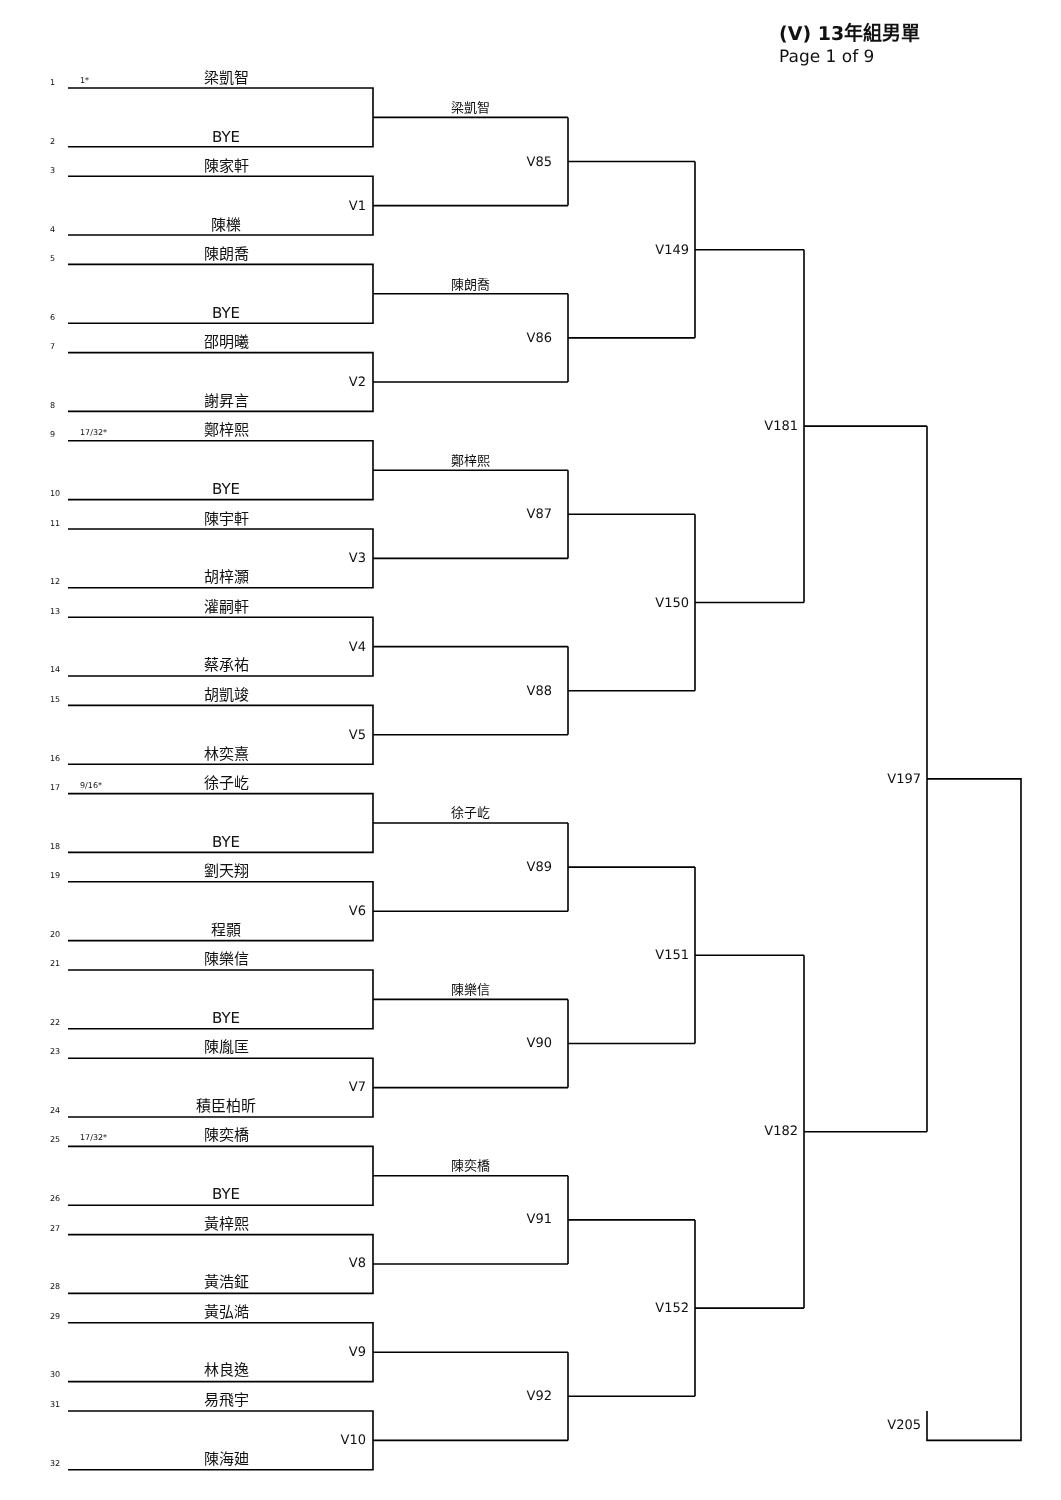(V) 13年組男單
Page 1 of 9
1
1*
梁凱智
梁凱智
2
BYE
V85
3
陳家軒
V1
4
陳櫟
V149
5
陳朗喬
陳朗喬
6
BYE
V86
7
邵明曦
V2
8
謝昇言
V181
9
17/32*
鄭梓熙
鄭梓熙
10
BYE
V87
11
陳宇軒
V3
12
胡梓灝
V150
13
灌嗣軒
V4
14
蔡承祐
V88
15
胡凱竣
V5
16
林奕熹
V197
17
9/16*
徐子屹
徐子屹
18
BYE
V89
19
劉天翔
V6
20
程顥
V151
21
陳樂信
陳樂信
22
BYE
V90
23
陳胤匡
V7
24
積臣柏昕
V182
25
17/32*
陳奕橋
陳奕橋
26
BYE
V91
27
黃梓熙
V8
28
黃浩鉦
V152
29
黃弘澔
V9
30
林良逸
V92
31
易飛宇
V10
V205
32
陳海廸